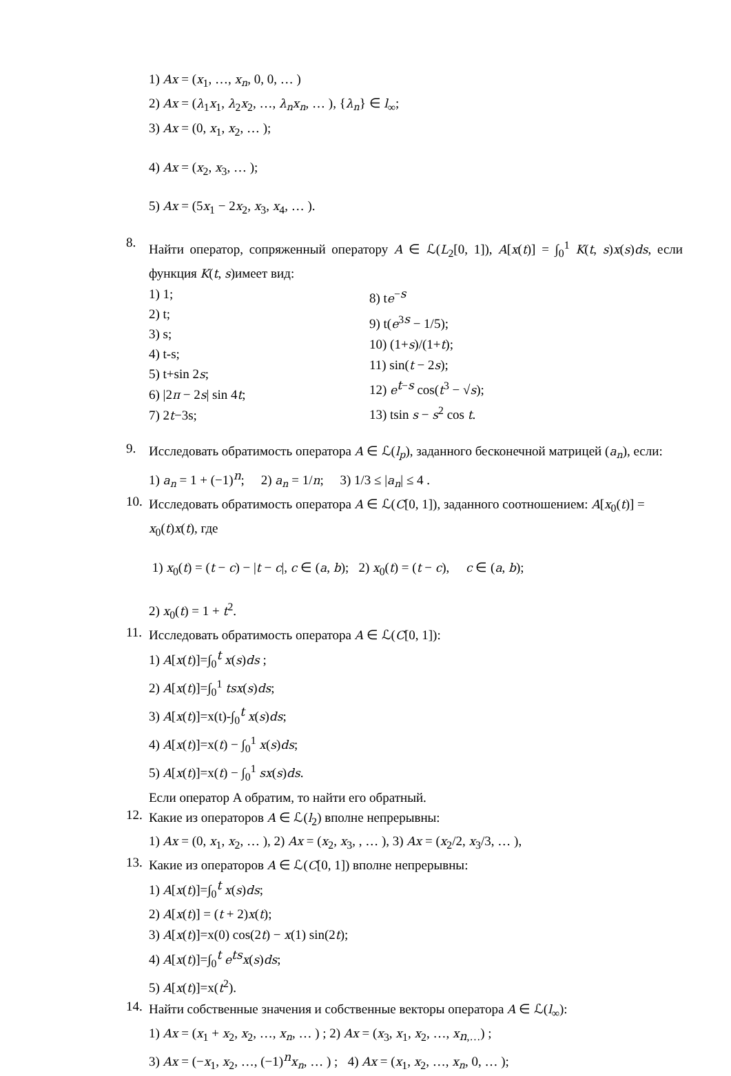1) Ax = (x<sub>1</sub>, …, x<sub>n</sub>, 0, 0, … )
2) Ax = (λ<sub>1</sub>x<sub>1</sub>, λ<sub>2</sub>x<sub>2</sub>, …, λ<sub>n</sub>x<sub>n</sub>, … ), {λ<sub>n</sub>} ∈ l<sub>∞</sub>;
3) Ax = (0, x<sub>1</sub>, x<sub>2</sub>, … );
4) Ax = (x<sub>2</sub>, x<sub>3</sub>, … );
5) Ax = (5x<sub>1</sub> − 2x<sub>2</sub>, x<sub>3</sub>, x<sub>4</sub>, … ).
8.
Найти оператор, сопряженный оператору A ∈ ℒ(L<sub>2</sub>[0, 1]), A[x(t)] = ∫<sub>0</sub><sup>1</sup> K(t, s)x(s)ds, если функция K(t, s)имеет вид:
1) 1;
2) t;
3) s;
4) t-s;
5) t+sin 2s;
6) |2π − 2s| sin 4t;
7) 2t−3s;
8) te<sup>−s</sup>
9) t(e<sup>3s</sup> − 1/5);
10) (1+s)/(1+t);
11) sin(t − 2s);
12) e<sup>t−s</sup> cos(t<sup>3</sup> − √s);
13) tsin s − s<sup>2</sup> cos t.
9.
Исследовать обратимость оператора A ∈ ℒ(l<sub>p</sub>), заданного бесконечной матрицей (a<sub>n</sub>), если:
1) a<sub>n</sub> = 1 + (−1)<sup>n</sup>; 2) a<sub>n</sub> = 1/n; 3) 1/3 ≤ |a<sub>n</sub>| ≤ 4 .
10.
Исследовать обратимость оператора A ∈ ℒ(C[0, 1]), заданного соотношением: A[x<sub>0</sub>(t)] = x<sub>0</sub>(t)x(t), где
1) x<sub>0</sub>(t) = (t − c) − |t − c|, c ∈ (a, b); 2) x<sub>0</sub>(t) = (t − c), c ∈ (a, b);
2) x<sub>0</sub>(t) = 1 + t<sup>2</sup>.
11.
Исследовать обратимость оператора A ∈ ℒ(C[0, 1]):
1) A[x(t)]=∫<sub>0</sub><sup>t</sup> x(s)ds ;
2) A[x(t)]=∫<sub>0</sub><sup>1</sup> tsx(s)ds;
3) A[x(t)]=x(t)-∫<sub>0</sub><sup>t</sup> x(s)ds;
4) A[x(t)]=x(t) − ∫<sub>0</sub><sup>1</sup> x(s)ds;
5) A[x(t)]=x(t) − ∫<sub>0</sub><sup>1</sup> sx(s)ds.
Если оператор A обратим, то найти его обратный.
12.
Какие из операторов A ∈ ℒ(l<sub>2</sub>) вполне непрерывны:
1) Ax = (0, x<sub>1</sub>, x<sub>2</sub>, … ), 2) Ax = (x<sub>2</sub>, x<sub>3</sub>, , … ), 3) Ax = (x<sub>2</sub>/2, x<sub>3</sub>/3, … ),
13.
Какие из операторов A ∈ ℒ(C[0, 1]) вполне непрерывны:
1) A[x(t)]=∫<sub>0</sub><sup>t</sup> x(s)ds;
2) A[x(t)] = (t + 2)x(t);
3) A[x(t)]=x(0) cos(2t) − x(1) sin(2t);
4) A[x(t)]=∫<sub>0</sub><sup>t</sup> e<sup>ts</sup>x(s)ds;
5) A[x(t)]=x(t<sup>2</sup>).
14.
Найти собственные значения и собственные векторы оператора A ∈ ℒ(l<sub>∞</sub>):
1) Ax = (x<sub>1</sub> + x<sub>2</sub>, x<sub>2</sub>, …, x<sub>n</sub>, … ) ; 2) Ax = (x<sub>3</sub>, x<sub>1</sub>, x<sub>2</sub>, …, x<sub>n,…</sub>) ;
3) Ax = (−x<sub>1</sub>, x<sub>2</sub>, …, (−1)<sup>n</sup>x<sub>n</sub>, … ) ; 4) Ax = (x<sub>1</sub>, x<sub>2</sub>, …, x<sub>n</sub>, 0, … );